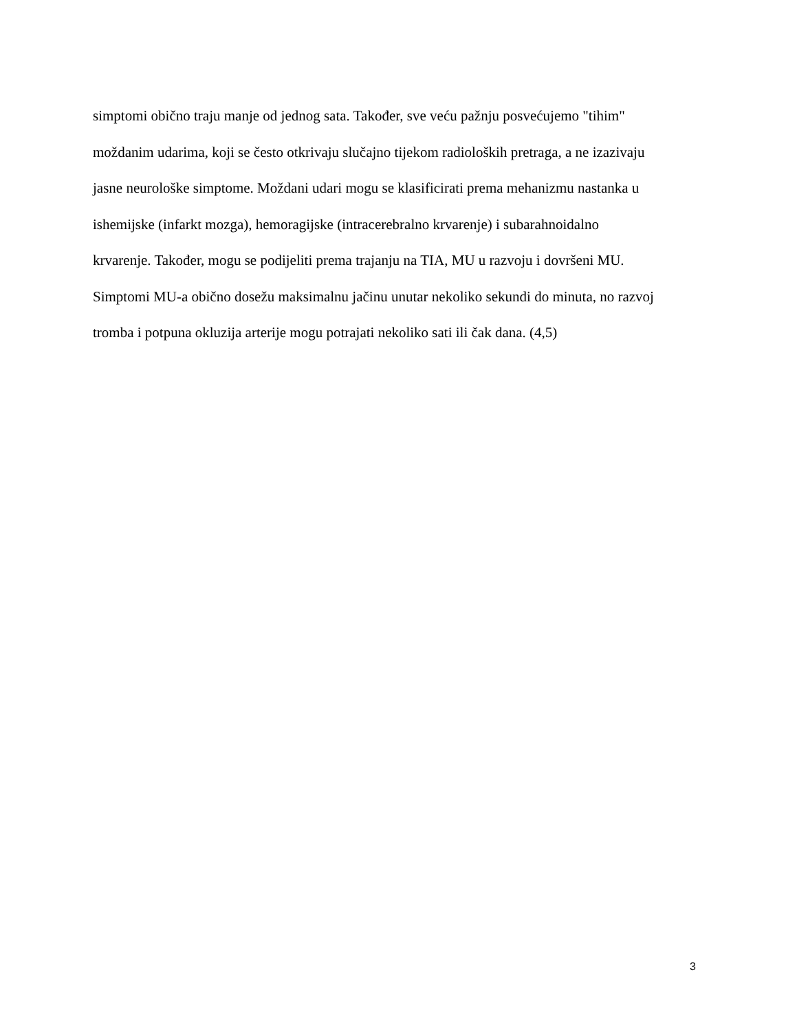simptomi obično traju manje od jednog sata. Također, sve veću pažnju posvećujemo "tihim"
moždanim udarima, koji se često otkrivaju slučajno tijekom radioloških pretraga, a ne izazivaju
jasne neurološke simptome. Moždani udari mogu se klasificirati prema mehanizmu nastanka u
ishemijske (infarkt mozga), hemoragijske (intracerebralno krvarenje) i subarahnoidalno
krvarenje. Također, mogu se podijeliti prema trajanju na TIA, MU u razvoju i dovršeni MU.
Simptomi MU-a obično dosežu maksimalnu jačinu unutar nekoliko sekundi do minuta, no razvoj
tromba i potpuna okluzija arterije mogu potrajati nekoliko sati ili čak dana. (4,5)
3